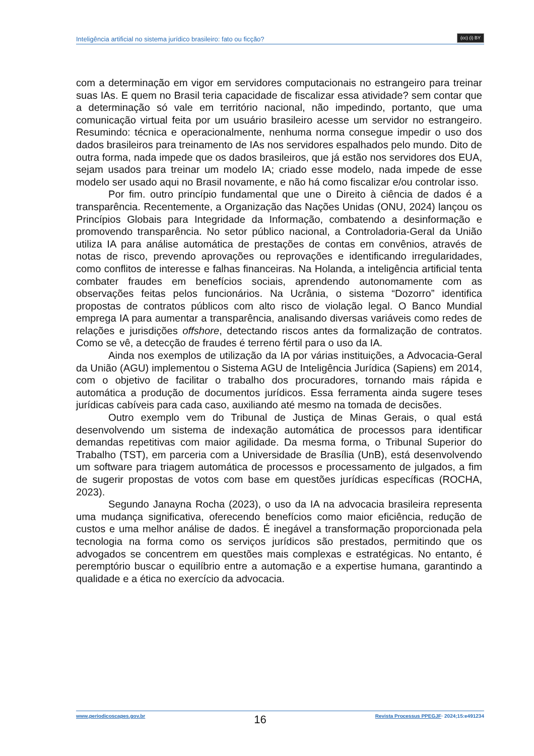Inteligência artificial no sistema jurídico brasileiro: fato ou ficção?
(cc) (i) BY
com a determinação em vigor em servidores computacionais no estrangeiro para treinar suas IAs. E quem no Brasil teria capacidade de fiscalizar essa atividade? sem contar que a determinação só vale em território nacional, não impedindo, portanto, que uma comunicação virtual feita por um usuário brasileiro acesse um servidor no estrangeiro. Resumindo: técnica e operacionalmente, nenhuma norma consegue impedir o uso dos dados brasileiros para treinamento de IAs nos servidores espalhados pelo mundo. Dito de outra forma, nada impede que os dados brasileiros, que já estão nos servidores dos EUA, sejam usados para treinar um modelo IA; criado esse modelo, nada impede de esse modelo ser usado aqui no Brasil novamente, e não há como fiscalizar e/ou controlar isso.
Por fim. outro princípio fundamental que une o Direito à ciência de dados é a transparência. Recentemente, a Organização das Nações Unidas (ONU, 2024) lançou os Princípios Globais para Integridade da Informação, combatendo a desinformação e promovendo transparência. No setor público nacional, a Controladoria-Geral da União utiliza IA para análise automática de prestações de contas em convênios, através de notas de risco, prevendo aprovações ou reprovações e identificando irregularidades, como conflitos de interesse e falhas financeiras. Na Holanda, a inteligência artificial tenta combater fraudes em benefícios sociais, aprendendo autonomamente com as observações feitas pelos funcionários. Na Ucrânia, o sistema “Dozorro” identifica propostas de contratos públicos com alto risco de violação legal. O Banco Mundial emprega IA para aumentar a transparência, analisando diversas variáveis como redes de relações e jurisdições offshore, detectando riscos antes da formalização de contratos. Como se vê, a detecção de fraudes é terreno fértil para o uso da IA.
Ainda nos exemplos de utilização da IA por várias instituições, a Advocacia-Geral da União (AGU) implementou o Sistema AGU de Inteligência Jurídica (Sapiens) em 2014, com o objetivo de facilitar o trabalho dos procuradores, tornando mais rápida e automática a produção de documentos jurídicos. Essa ferramenta ainda sugere teses jurídicas cabíveis para cada caso, auxiliando até mesmo na tomada de decisões.
Outro exemplo vem do Tribunal de Justiça de Minas Gerais, o qual está desenvolvendo um sistema de indexação automática de processos para identificar demandas repetitivas com maior agilidade. Da mesma forma, o Tribunal Superior do Trabalho (TST), em parceria com a Universidade de Brasília (UnB), está desenvolvendo um software para triagem automática de processos e processamento de julgados, a fim de sugerir propostas de votos com base em questões jurídicas específicas (ROCHA, 2023).
Segundo Janayna Rocha (2023), o uso da IA na advocacia brasileira representa uma mudança significativa, oferecendo benefícios como maior eficiência, redução de custos e uma melhor análise de dados. É inegável a transformação proporcionada pela tecnologia na forma como os serviços jurídicos são prestados, permitindo que os advogados se concentrem em questões mais complexas e estratégicas. No entanto, é peremptório buscar o equilíbrio entre a automação e a expertise humana, garantindo a qualidade e a ética no exercício da advocacia.
www.periodicoscapes.gov.br 16 Revista Processus PPEGJF· 2024;15:e491234